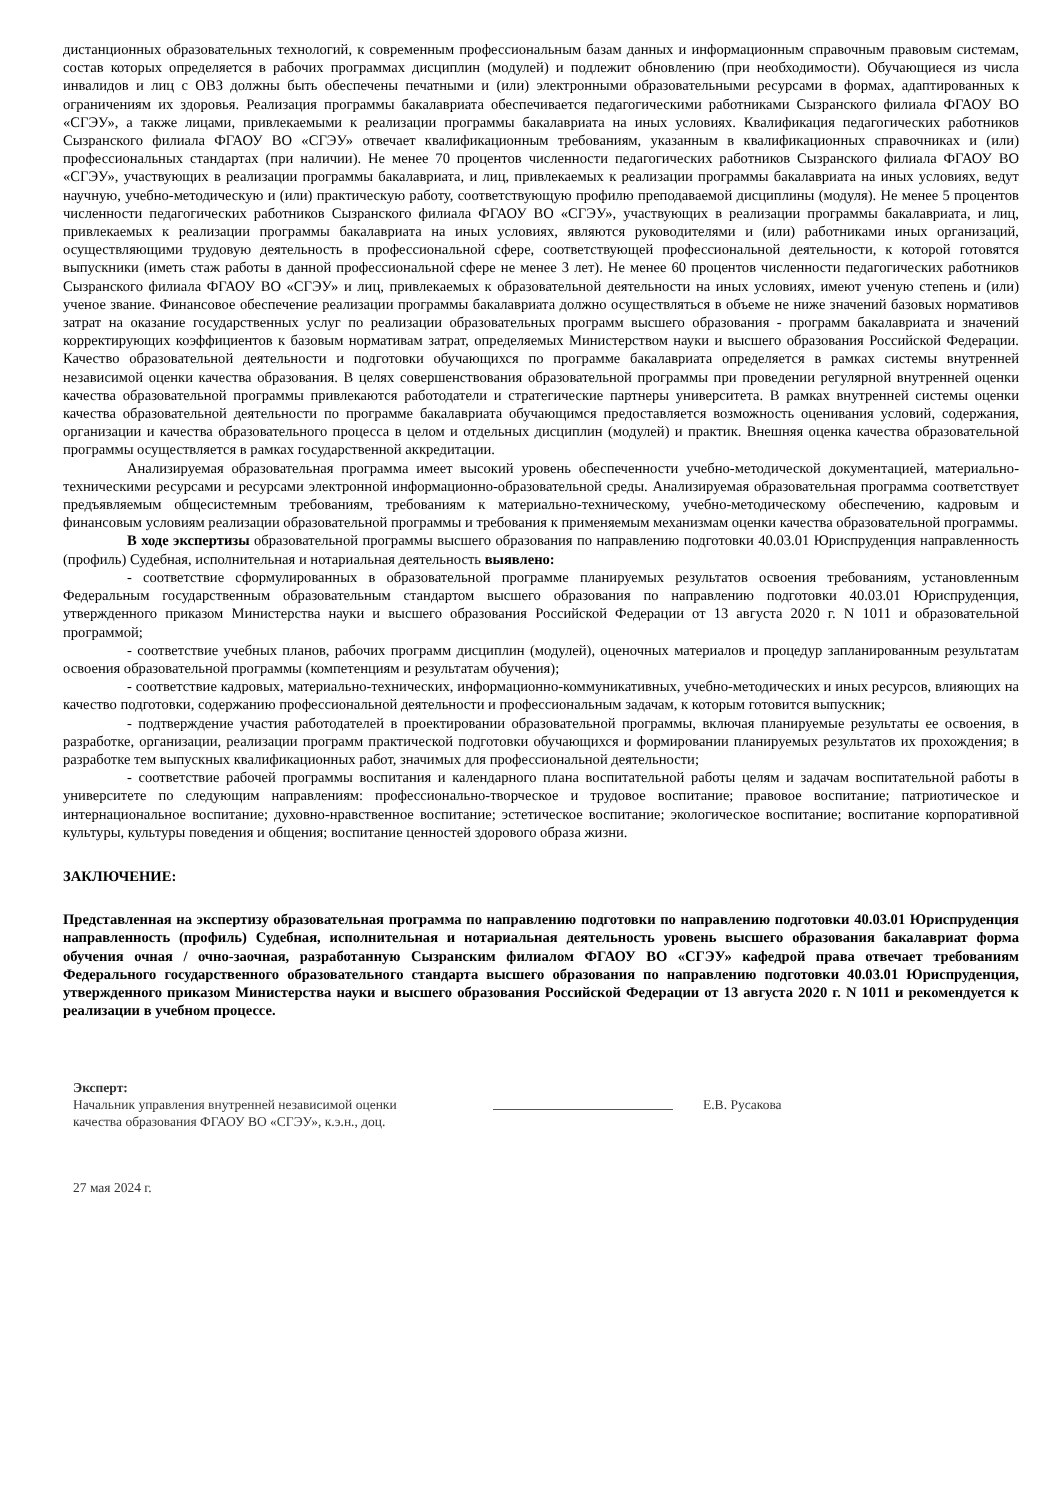дистанционных образовательных технологий, к современным профессиональным базам данных и информационным справочным правовым системам, состав которых определяется в рабочих программах дисциплин (модулей) и подлежит обновлению (при необходимости). Обучающиеся из числа инвалидов и лиц с ОВЗ должны быть обеспечены печатными и (или) электронными образовательными ресурсами в формах, адаптированных к ограничениям их здоровья. Реализация программы бакалавриата обеспечивается педагогическими работниками Сызранского филиала ФГАОУ ВО «СГЭУ», а также лицами, привлекаемыми к реализации программы бакалавриата на иных условиях. Квалификация педагогических работников Сызранского филиала ФГАОУ ВО «СГЭУ» отвечает квалификационным требованиям, указанным в квалификационных справочниках и (или) профессиональных стандартах (при наличии). Не менее 70 процентов численности педагогических работников Сызранского филиала ФГАОУ ВО «СГЭУ», участвующих в реализации программы бакалавриата, и лиц, привлекаемых к реализации программы бакалавриата на иных условиях, ведут научную, учебно-методическую и (или) практическую работу, соответствующую профилю преподаваемой дисциплины (модуля). Не менее 5 процентов численности педагогических работников Сызранского филиала ФГАОУ ВО «СГЭУ», участвующих в реализации программы бакалавриата, и лиц, привлекаемых к реализации программы бакалавриата на иных условиях, являются руководителями и (или) работниками иных организаций, осуществляющими трудовую деятельность в профессиональной сфере, соответствующей профессиональной деятельности, к которой готовятся выпускники (иметь стаж работы в данной профессиональной сфере не менее 3 лет). Не менее 60 процентов численности педагогических работников Сызранского филиала ФГАОУ ВО «СГЭУ» и лиц, привлекаемых к образовательной деятельности на иных условиях, имеют ученую степень и (или) ученое звание. Финансовое обеспечение реализации программы бакалавриата должно осуществляться в объеме не ниже значений базовых нормативов затрат на оказание государственных услуг по реализации образовательных программ высшего образования - программ бакалавриата и значений корректирующих коэффициентов к базовым нормативам затрат, определяемых Министерством науки и высшего образования Российской Федерации. Качество образовательной деятельности и подготовки обучающихся по программе бакалавриата определяется в рамках системы внутренней независимой оценки качества образования. В целях совершенствования образовательной программы при проведении регулярной внутренней оценки качества образовательной программы привлекаются работодатели и стратегические партнеры университета. В рамках внутренней системы оценки качества образовательной деятельности по программе бакалавриата обучающимся предоставляется возможность оценивания условий, содержания, организации и качества образовательного процесса в целом и отдельных дисциплин (модулей) и практик. Внешняя оценка качества образовательной программы осуществляется в рамках государственной аккредитации.
Анализируемая образовательная программа имеет высокий уровень обеспеченности учебно-методической документацией, материально-техническими ресурсами и ресурсами электронной информационно-образовательной среды. Анализируемая образовательная программа соответствует предъявляемым общесистемным требованиям, требованиям к материально-техническому, учебно-методическому обеспечению, кадровым и финансовым условиям реализации образовательной программы и требования к применяемым механизмам оценки качества образовательной программы.
В ходе экспертизы образовательной программы высшего образования по направлению подготовки 40.03.01 Юриспруденция направленность (профиль) Судебная, исполнительная и нотариальная деятельность выявлено:
- соответствие сформулированных в образовательной программе планируемых результатов освоения требованиям, установленным Федеральным государственным образовательным стандартом высшего образования по направлению подготовки 40.03.01 Юриспруденция, утвержденного приказом Министерства науки и высшего образования Российской Федерации от 13 августа 2020 г. N 1011 и образовательной программой;
- соответствие учебных планов, рабочих программ дисциплин (модулей), оценочных материалов и процедур запланированным результатам освоения образовательной программы (компетенциям и результатам обучения);
- соответствие кадровых, материально-технических, информационно-коммуникативных, учебно-методических и иных ресурсов, влияющих на качество подготовки, содержанию профессиональной деятельности и профессиональным задачам, к которым готовится выпускник;
- подтверждение участия работодателей в проектировании образовательной программы, включая планируемые результаты ее освоения, в разработке, организации, реализации программ практической подготовки обучающихся и формировании планируемых результатов их прохождения; в разработке тем выпускных квалификационных работ, значимых для профессиональной деятельности;
- соответствие рабочей программы воспитания и календарного плана воспитательной работы целям и задачам воспитательной работы в университете по следующим направлениям: профессионально-творческое и трудовое воспитание; правовое воспитание; патриотическое и интернациональное воспитание; духовно-нравственное воспитание; эстетическое воспитание; экологическое воспитание; воспитание корпоративной культуры, культуры поведения и общения; воспитание ценностей здорового образа жизни.
ЗАКЛЮЧЕНИЕ:
Представленная на экспертизу образовательная программа по направлению подготовки по направлению подготовки 40.03.01 Юриспруденция направленность (профиль) Судебная, исполнительная и нотариальная деятельность уровень высшего образования бакалавриат форма обучения очная / очно-заочная, разработанную Сызранским филиалом ФГАОУ ВО «СГЭУ» кафедрой права отвечает требованиям Федерального государственного образовательного стандарта высшего образования по направлению подготовки 40.03.01 Юриспруденция, утвержденного приказом Министерства науки и высшего образования Российской Федерации от 13 августа 2020 г. N 1011 и рекомендуется к реализации в учебном процессе.
Эксперт:
Начальник управления внутренней независимой оценки
качества образования ФГАОУ ВО «СГЭУ», к.э.н., доц.
Е.В. Русакова
27 мая 2024 г.